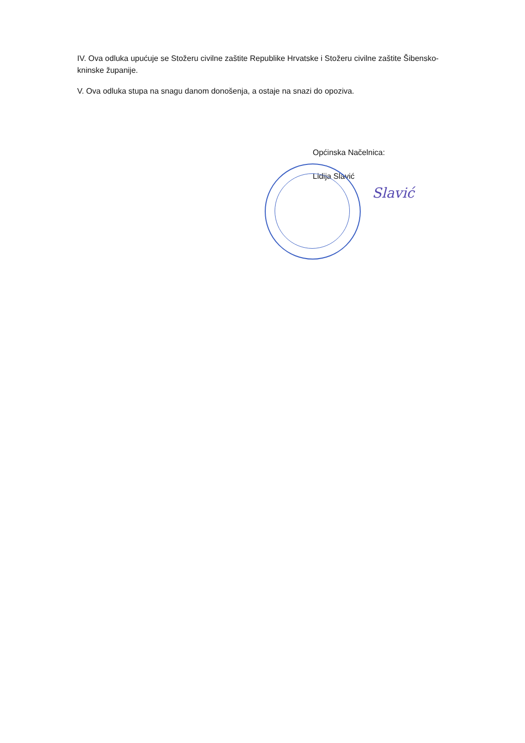IV. Ova odluka upućuje se Stožeru civilne zaštite Republike Hrvatske i Stožeru civilne zaštite Šibensko-kninske županije.
V. Ova odluka stupa na snagu danom donošenja, a ostaje na snazi do opoziva.
Općinska Načelnica:
Lidija Slavić
Slavić